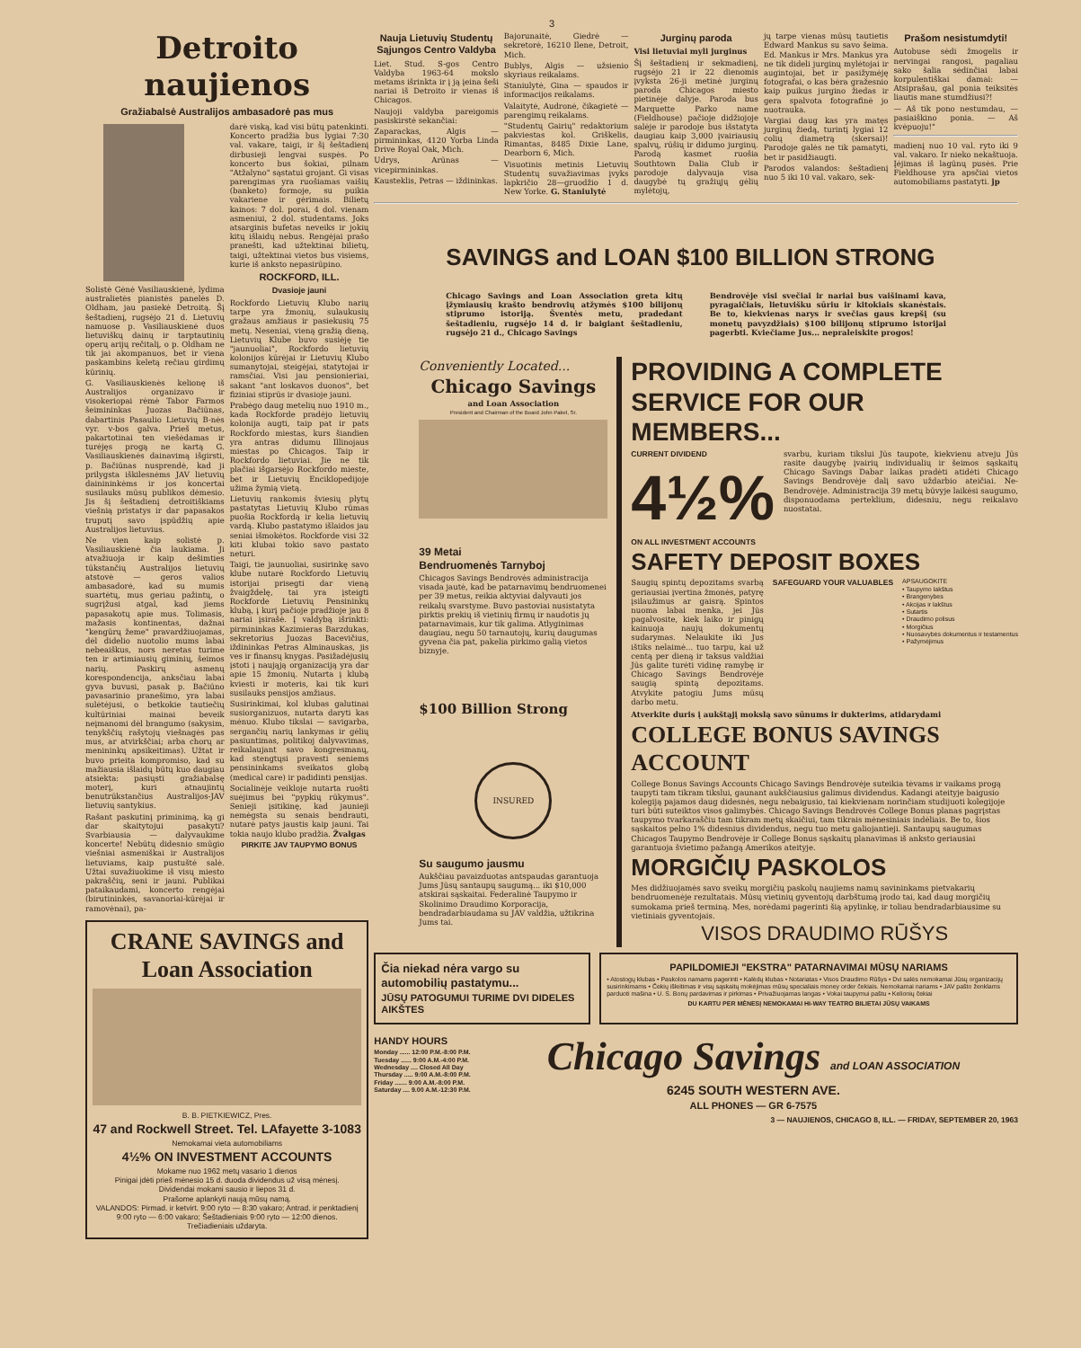3
Detroito naujienos
Gražiabalsė Australijos ambasadorė pas mus
Solistė Gėnė Vasiliauskienė, lydima australietės pianistės panelės D. Oldham, jau pasiekė Detroitą. Šį šeštadienį, rugsėjo 21 d. Lietuvių namuose p. Vasiliauskienė duos lietuviškų dainų ir tarptautinių operų arijų rečitalį, o p. Oldham ne tik jai akompanuos, bet ir viena paskambins keletą rečiau girdimų kūrinių.
G. Vasiliauskienės kelionę iš Australijos organizavo ir visokeriopai rėmė Tabor Farmos šeimininkas Juozas Bačiūnas, dabartinis Pasaulio Lietuvių B-nės vyr. v-bos galva. Prieš metus, pakartotinai ten viešėdamas ir turėjęs progą ne kartą G. Vasiliauskienės dainavimą išgirsti, p. Bačiūnas nusprendė, kad ji prilygsta iškilesnėms JAV lietuvių dainininkėms ir jos koncertai susilauks mūsų publikos dėmesio. Jis šį šeštadienį detroitiškiams viešnią pristatys ir dar papasakos truputį savo įspūdžių apie Australijos lietuvius.
Ne vien kaip solistė p. Vasiliauskienė čia laukiama. Ji atvažiuoja ir kaip dešimties tūkstančių Australijos lietuvių atstovė — geros valios ambasadorė, kad su mumis suartėtų, mus geriau pažintų, o sugrįžusi atgal, kad jiems papasakotų apie mus. Tolimasis, mažasis kontinentas, dažnai "kengūrų žeme" pravardžiuojamas, dėl didelio nuotolio mums labai nebeaiškus, nors neretas turime ten ir artimiausių giminių, šeimos narių. Paskirų asmenų korespondencija, anksčiau labai gyva buvusi, pasak p. Bačiūno pavasarinio pranešimo, yra labai sulėtėjusi, o betkokie tautiečių kultūriniai mainai beveik neįmanomi dėl brangumo (sakysim, tenykščių rašytojų viešnagės pas mus, ar atvirkščiai; arba chorų ar menininkų apsikeitimas). Užtat ir buvo prieita kompromiso, kad su mažiausia išlaidų būtų kuo daugiau atsiekta: pasiųsti gražiabalsę moterį, kuri atnaujintų benutrūkstančius Australijos-JAV lietuvių santykius.
Rašant paskutinį priminimą, ką gi dar skaitytojui pasakyti? Svarbiausia — dalyvaukime koncerte! Nebūtų didesnio smūgio viešniai asmeniškai ir Australijos lietuviams, kaip pustuštė salė. Užtai suvažiuokime iš visų miesto pakraščių, seni ir jauni. Publikai pataikaudami, koncerto rengėjai (birutininkės, savanoriai-kūrėjai ir ramovėnai), pa-
darė viską, kad visi būtų patenkinti. Koncerto pradžia bus lygiai 7:30 val. vakare, taigi, ir šį šeštadienį dirbusieji lengvai suspės. Po koncerto bus šokiai, pilnam "Atžalyno" sąstatui grojant. Gi visas parengimas yra ruošiamas vaišių (banketo) formoje, su puikia vakariene ir gėrimais. Bilietų kainos: 7 dol. porai, 4 dol. vienam asmeniui, 2 dol. studentams. Joks atsarginis bufetas neveiks ir jokių kitų išlaidų nebus. Rengėjai prašo pranešti, kad užtektinai bilietų, taigi, užtektinai vietos bus visiems, kurie iš anksto nepasirūpino.
ROCKFORD, ILL.
Dvasioje jauni
Rockfordo Lietuvių Klubo narių tarpe yra žmonių, sulaukusių gražaus amžiaus ir pasiekusių 75 metų. Neseniai, vieną gražią dieną, Lietuvių Klube buvo susiėję tie "jaunuoliai", Rockfordo lietuvių kolonijos kūrėjai ir Lietuvių Klubo sumanytojai, steigėjai, statytojai ir ramsčiai. Visi jau pensionieriai, sakant "ant loskavos duonos", bet fiziniai stiprūs ir dvasioje jauni.
Prabėgo daug metelių nuo 1910 m., kada Rockforde pradėjo lietuvių kolonija augti, taip pat ir pats Rockfordo miestas, kurs šiandien yra antras didumu Illinojaus miestas po Chicagos. Taip ir Rockfordo lietuviai. Jie ne tik plačiai išgarsėjo Rockfordo mieste, bet ir Lietuvių Enciklopedijoje užima žymią vietą.
Lietuvių rankomis šviesių plytų pastatytas Lietuvių Klubo rūmas puošia Rockfordą ir kelia lietuvių vardą. Klubo pastatymo išlaidos jau seniai išmokėtos. Rockforde visi 32 kiti klubai tokio savo pastato neturi.
Taigi, tie jaunuoliai, susirinkę savo klube nutarė Rockfordo Lietuvių istorijai prisegti dar vieną žvaigždelę, tai yra įsteigti Rockforde Lietuvių Pensininkų klubą, į kurį pačioje pradžioje jau 8 nariai įsirašė. Į valdybą išrinkti: pirmininkas Kazimieras Barzdukas, sekretorius Juozas Bacevičius, iždininkas Petras Alminauskas, jis ves ir finansų knygas. Pasižadėjusių įstoti į naująją organizaciją yra dar apie 15 žmonių. Nutarta į klubą kviesti ir moteris, kai tik kuri susilauks pensijos amžiaus.
Susirinkimai, kol klubas galutinai susiorganizuos, nutarta daryti kas mėnuo. Klubo tikslai — savigarba, sergančių narių lankymas ir gėlių pasiuntimas, politikoj dalyvavimas, reikalaujant savo kongresmanų, kad stengtųsi pravesti seniems pensininkams sveikatos globą (medical care) ir padidinti pensijas.
Socialinėje veikloje nutarta ruošti suėjimus bei "pypkių rūkymus". Senieji įsitikinę, kad jaunieji nemėgsta su senais bendrauti, nutarė patys jaustis kaip jauni. Tai tokia naujo klubo pradžia. Žvalgas
PIRKITE JAV TAUPYMO BONUS
CRANE SAVINGS and Loan Association
B. B. PIETKIEWICZ, Pres.
47 and Rockwell Street. Tel. LAfayette 3-1083
Nemokamai vieta automobiliams
4½% ON INVESTMENT ACCOUNTS
Mokame nuo 1962 metų vasario 1 dienos
Pinigai įdėti prieš mėnesio 15 d. duoda dividendus už visą mėnesį.
Dividendai mokami sausio ir liepos 31 d.
Prašome aplankyti naują mūsų namą.
VALANDOS: Pirmad. ir ketvirt. 9:00 ryto — 8:30 vakaro; Antrad. ir penktadienį 9:00 ryto — 6:00 vakaro; Šeštadieniais 9:00 ryto — 12:00 dienos. Trečiadieniais uždaryta.
Nauja Lietuvių Studentų Sąjungos Centro Valdyba
Liet. Stud. S-gos Centro Valdyba 1963-64 mokslo metams išrinkta ir į ją įeina šeši nariai iš Detroito ir vienas iš Chicagos.
Naujoji valdyba pareigomis pasiskirstė sekančiai:
Zaparackas, Algis — pirmininkas, 4120 Yorba Linda Drive Royal Oak, Mich.
Udrys, Arūnas — vicepirmininkas.
Kausteklis, Petras — iždininkas.
Bajorunaitė, Giedrė — sekretorė, 16210 Ilene, Detroit, Mich.
Bublys, Algis — užsienio skyriaus reikalams.
Staniulytė, Gina — spaudos ir informacijos reikalams.
Valaitytė, Audronė, čikagietė — parengimų reikalams.
"Studentų Gairių" redaktorium pakviestas kol. Griškelis, Rimantas, 8485 Dixie Lane, Dearborn 6, Mich.
Visuotinis metinis Lietuvių Studentų suvažiavimas įvyks lapkričio 28—gruodžio 1 d. New Yorke. G. Staniulytė
Jurginų paroda
Visi lietuviai myli jurginus
Šį šeštadienį ir sekmadienį, rugsėjo 21 ir 22 dienomis įvyksta 26-ji metinė jurginų paroda Chicagos miesto pietinėje dalyje. Paroda bus Marquette Parko name (Fieldhouse) pačioje didžiojoje salėje ir parodoje bus išstatyta daugiau kaip 3,000 įvairiausių spalvų, rūšių ir didumo jurginų. Parodą kasmet ruošia Southtown Dalia Club ir parodoje dalyvauja visa daugybė tų gražiųjų gėlių mylėtojų,
jų tarpe vienas mūsų tautietis Edward Mankus su savo šeima. Ed. Mankus ir Mrs. Mankus yra ne tik dideli jurginų mylėtojai ir augintojai, bet ir pasižymėję fotografai, o kas bėra gražesnio kaip puikus jurgino žiedas ir gera spalvota fotografinė jo nuotrauka.
Vargiai daug kas yra matęs jurginų žiedą, turintį lygiai 12 colių diametrą (skersai)! Parodoje galės ne tik pamatyti, bet ir pasidžiaugti.
Parodos valandos: šeštadienį nuo 5 iki 10 val. vakaro, sek-
Prašom nesistumdyti!
Autobuse sėdi žmogelis ir nervingai rangosi, pagaliau sako šalia sėdinčiai labai korpulentiškai damai: — Atsiprašau, gal ponia teiksitės liautis mane stumdžiusi?!
— Aš tik pono nestumdau, — pasiaiškino ponia. — Aš kvėpuoju!"
madienį nuo 10 val. ryto iki 9 val. vakaro. Ir nieko nekaštuoja. Įėjimas iš lagūnų pusės. Prie Fieldhouse yra apsčiai vietos automobiliams pastatyti. jp
SAVINGS and LOAN $100 BILLION STRONG
Chicago Savings and Loan Association greta kitų įžymiausių krašto bendrovių atžymės $100 bilijonų stiprumo istoriją. Šventės metu, pradedant šeštadieniu, rugsėjo 14 d. ir baigiant šeštadieniu, rugsėjo 21 d., Chicago Savings
Bendrovėje visi svečiai ir nariai bus vaišinami kava, pyragaičiais, lietuvišku sūriu ir kitokiais skanėstais. Be to, kiekvienas narys ir svečias gaus krepšį (su monetų pavyzdžiais) $100 bilijonų stiprumo istorijai pagerbti. Kviečiame Jus... nepraleiskite progos!
Conveniently Located...
Chicago Savings
and Loan Association
President and Chairman of the Board John Pakel, Sr.
39 Metai
Bendruomenės Tarnyboj
Chicagos Savings Bendrovės administracija visada jautė, kad be patarnavimų bendruomenei per 39 metus, reikia aktyviai dalyvauti jos reikalų svarstyme. Buvo pastoviai nusistatyta pirktis prekių iš vietinių firmų ir naudotis jų patarnavimais, kur tik galima. Atlyginimas daugiau, negu 50 tarnautojų, kurių daugumas gyvena čia pat, pakelia pirkimo galią vietos biznyje.
$100 Billion Strong
INSURED
Su saugumo jausmu
Aukščiau pavaizduotas antspaudas garantuoja Jums Jūsų santaupų saugumą... iki $10,000 atskirai sąskaitai. Federalinė Taupymo ir Skolinimo Draudimo Korporacija, bendradarbiaudama su JAV valdžia, užtikrina Jums tai.
PROVIDING A COMPLETE SERVICE FOR OUR MEMBERS...
CURRENT DIVIDEND
4½%
ON ALL INVESTMENT ACCOUNTS
svarbu, kuriam tikslui Jūs taupote, kiekvienu atveju Jūs rasite daugybę įvairių individualių ir šeimos sąskaitų Chicago Savings Dabar laikas pradėti atidėti Chicago Savings Bendrovėje dalį savo uždarbio ateičiai. Ne-Bendrovėje. Administracija 39 metų būvyje laikėsi saugumo, disponuodama perteklium, didesniu, negu reikalavo nuostatai.
SAFETY DEPOSIT BOXES
Saugių spintų depozitams svarbą geriausiai įvertina žmonės, patyrę įsilaužimus ar gaisrą. Spintos nuoma labai menka, jei Jūs pagalvosite, kiek laiko ir pinigų kainuoja naujų dokumentų sudarymas. Nelaukite iki Jus ištiks nelaimė... tuo tarpu, kai už centą per dieną ir taksus valdžiai Jūs galite turėti vidinę ramybę ir Chicago Savings Bendrovėje saugią spintą depozitams. Atvykite patogiu Jums mūsų darbo metu.
SAFEGUARD YOUR VALUABLES
APSAUGOKITE
• Taupymo lakštus
• Brangenybes
• Akcijas ir lakštus
• Sutartis
• Draudimo polisus
• Morgičius
• Nuosavybės dokumentus ir testamentus
• Pažymėjimus
Atverkite duris į aukštąjį mokslą savo sūnums ir dukterims, atidarydami
COLLEGE BONUS SAVINGS ACCOUNT
College Bonus Savings Accounts Chicago Savings Bendrovėje suteikia tėvams ir vaikams progą taupyti tam tikram tikslui, gaunant aukščiausius galimus dividendus. Kadangi ateityje baigusio kolegiją pajamos daug didesnės, negu nebaigusio, tai kiekvienam norinčiam studijuoti kolegijoje turi būti suteiktos visos galimybės. Chicago Savings Bendrovės College Bonus planas pagrįstas taupymo tvarkaraščiu tam tikram metų skaičiui, tam tikrais mėnesiniais indėliais. Be to, šios sąskaitos pelno 1% didesnius dividendus, negu tuo metu galiojantieji. Santaupų saugumas Chicagos Taupymo Bendrovėje ir College Bonus sąskaitų planavimas iš anksto geriausiai garantuoja švietimo pažangą Amerikos ateityje.
MORGIČIŲ PASKOLOS
Mes didžiuojamės savo sveikų morgičių paskolų naujiems namų savininkams pietvakarių bendruomenėje rezultatais. Mūsų vietinių gyventojų darbštumą įrodo tai, kad daug morgičių sumokama prieš terminą. Mes, norėdami pagerinti šią apylinkę, ir toliau bendradarbiausime su vietiniais gyventojais.
VISOS DRAUDIMO RŪŠYS
Čia niekad nėra vargo su automobilių pastatymu...
JŪSŲ PATOGUMUI TURIME DVI DIDELES AIKŠTES
PAPILDOMIEJI "EKSTRA" PATARNAVIMAI MŪSŲ NARIAMS
• Atostogų klubas • Paskolos namams pagerinti • Kalėdų klubas • Notariatas • Visos Draudimo Rūšys • Dvi salės nemokamai Jūsų organizacijų susirinkimams • Čekių išleitimas ir visų sąskaitų mokėjimas mūsų specialiais money order čekiais. Nemokamai nariams • JAV pašto ženklams parduoti mašina • U. S. Bonų pardavimas ir pirkimas • Privažiuojamas langas • Vokai taupymui paštu • Kelionių čekiai
DU KARTU PER MĖNESĮ NEMOKAMAI HI-WAY TEATRO BILIETAI JŪSŲ VAIKAMS
HANDY HOURS
Monday ...... 12:00 P.M.-8:00 P.M.
Tuesday ...... 9:00 A.M.-4:00 P.M.
Wednesday .... Closed All Day
Thursday ..... 9:00 A.M.-8:00 P.M.
Friday ....... 9:00 A.M.-8:00 P.M.
Saturday .... 9.00 A.M.-12:30 P.M.
Chicago Savings and LOAN ASSOCIATION
6245 SOUTH WESTERN AVE.
ALL PHONES — GR 6-7575
3 — NAUJIENOS, CHICAGO 8, ILL. — FRIDAY, SEPTEMBER 20, 1963